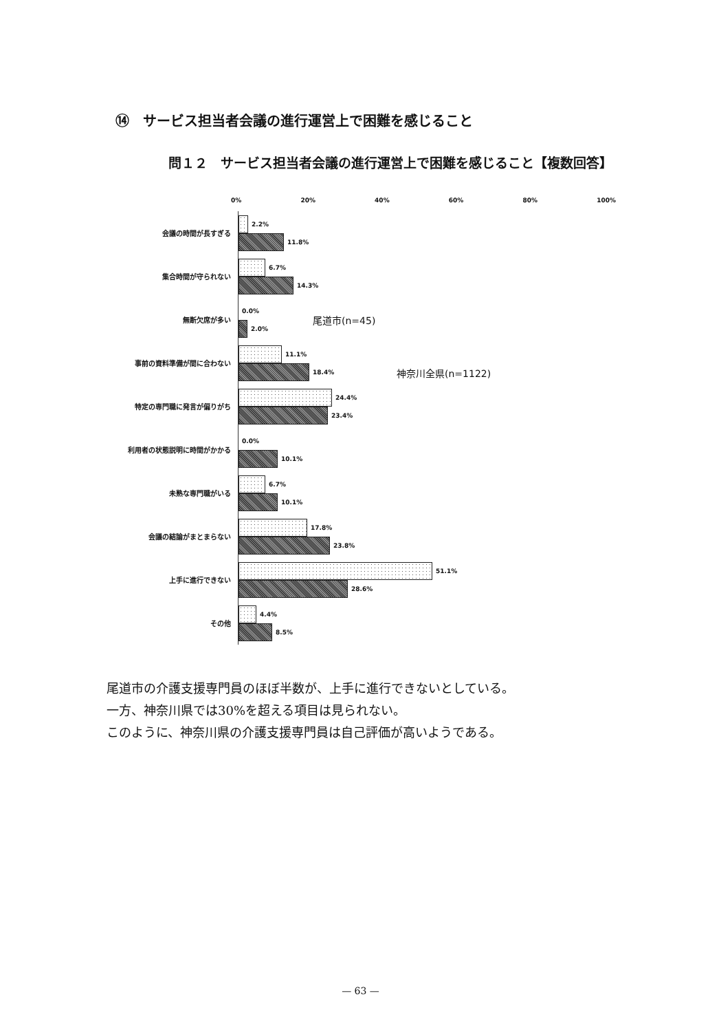⑭　サービス担当者会議の進行運営上で困難を感じること
問１２　サービス担当者会議の進行運営上で困難を感じること【複数回答】
0% 20% 40% 60% 80% 100%
会議の時間が長すぎる
2.2%
11.8%
集合時間が守られない
6.7%
14.3%
無断欠席が多い
0.0%
2.0%
事前の資料準備が間に合わない
11.1%
18.4%
特定の専門職に発言が偏りがち
24.4%
23.4%
利用者の状態説明に時間がかかる
0.0%
10.1%
未熟な専門職がいる
6.7%
10.1%
会議の結論がまとまらない
17.8%
23.8%
上手に進行できない
51.1%
28.6%
その他
4.4%
8.5%
尾道市(n=45)
神奈川全県(n=1122)
尾道市の介護支援専門員のほぼ半数が、上手に進行できないとしている。
一方、神奈川県では30%を超える項目は見られない。
このように、神奈川県の介護支援専門員は自己評価が高いようである。
— 63 —